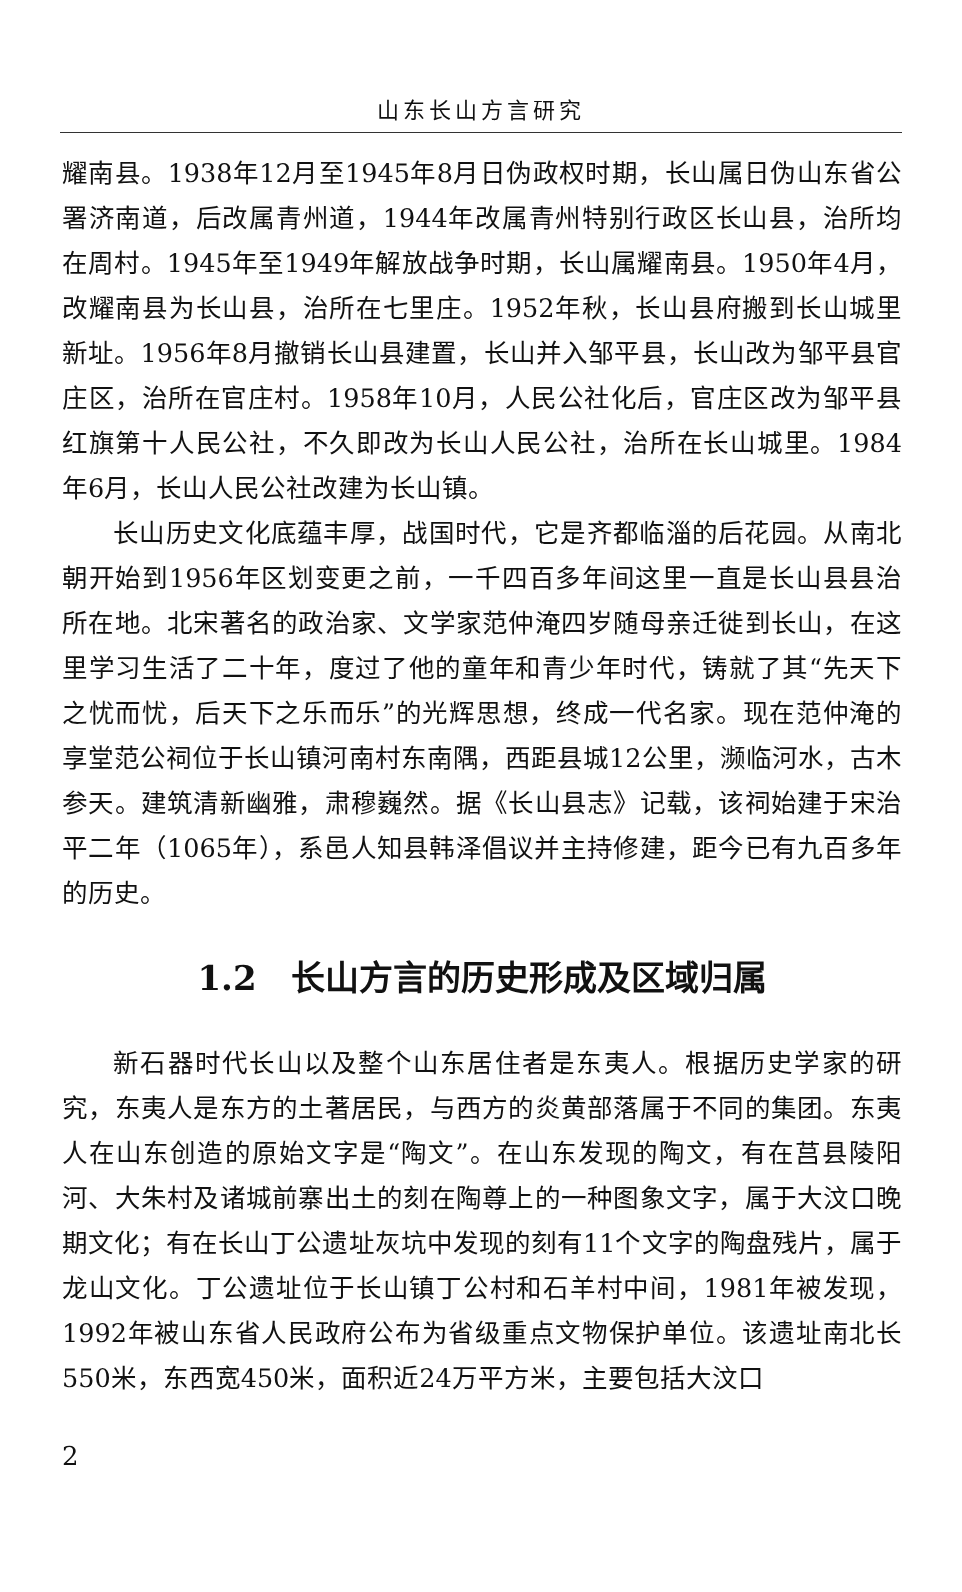山东长山方言研究
耀南县。1938年12月至1945年8月日伪政权时期，长山属日伪山东省公署济南道，后改属青州道，1944年改属青州特别行政区长山县，治所均在周村。1945年至1949年解放战争时期，长山属耀南县。1950年4月，改耀南县为长山县，治所在七里庄。1952年秋，长山县府搬到长山城里新址。1956年8月撤销长山县建置，长山并入邹平县，长山改为邹平县官庄区，治所在官庄村。1958年10月，人民公社化后，官庄区改为邹平县红旗第十人民公社，不久即改为长山人民公社，治所在长山城里。1984年6月，长山人民公社改建为长山镇。
长山历史文化底蕴丰厚，战国时代，它是齐都临淄的后花园。从南北朝开始到1956年区划变更之前，一千四百多年间这里一直是长山县县治所在地。北宋著名的政治家、文学家范仲淹四岁随母亲迁徙到长山，在这里学习生活了二十年，度过了他的童年和青少年时代，铸就了其“先天下之忧而忧，后天下之乐而乐”的光辉思想，终成一代名家。现在范仲淹的享堂范公祠位于长山镇河南村东南隅，西距县城12公里，濒临河水，古木参天。建筑清新幽雅，肃穆巍然。据《长山县志》记载，该祠始建于宋治平二年（1065年），系邑人知县韩泽倡议并主持修建，距今已有九百多年的历史。
1.2　长山方言的历史形成及区域归属
新石器时代长山以及整个山东居住者是东夷人。根据历史学家的研究，东夷人是东方的土著居民，与西方的炎黄部落属于不同的集团。东夷人在山东创造的原始文字是“陶文”。在山东发现的陶文，有在莒县陵阳河、大朱村及诸城前寨出土的刻在陶尊上的一种图象文字，属于大汶口晚期文化；有在长山丁公遗址灰坑中发现的刻有11个文字的陶盘残片，属于龙山文化。丁公遗址位于长山镇丁公村和石羊村中间，1981年被发现，1992年被山东省人民政府公布为省级重点文物保护单位。该遗址南北长550米，东西宽450米，面积近24万平方米，主要包括大汶口
2